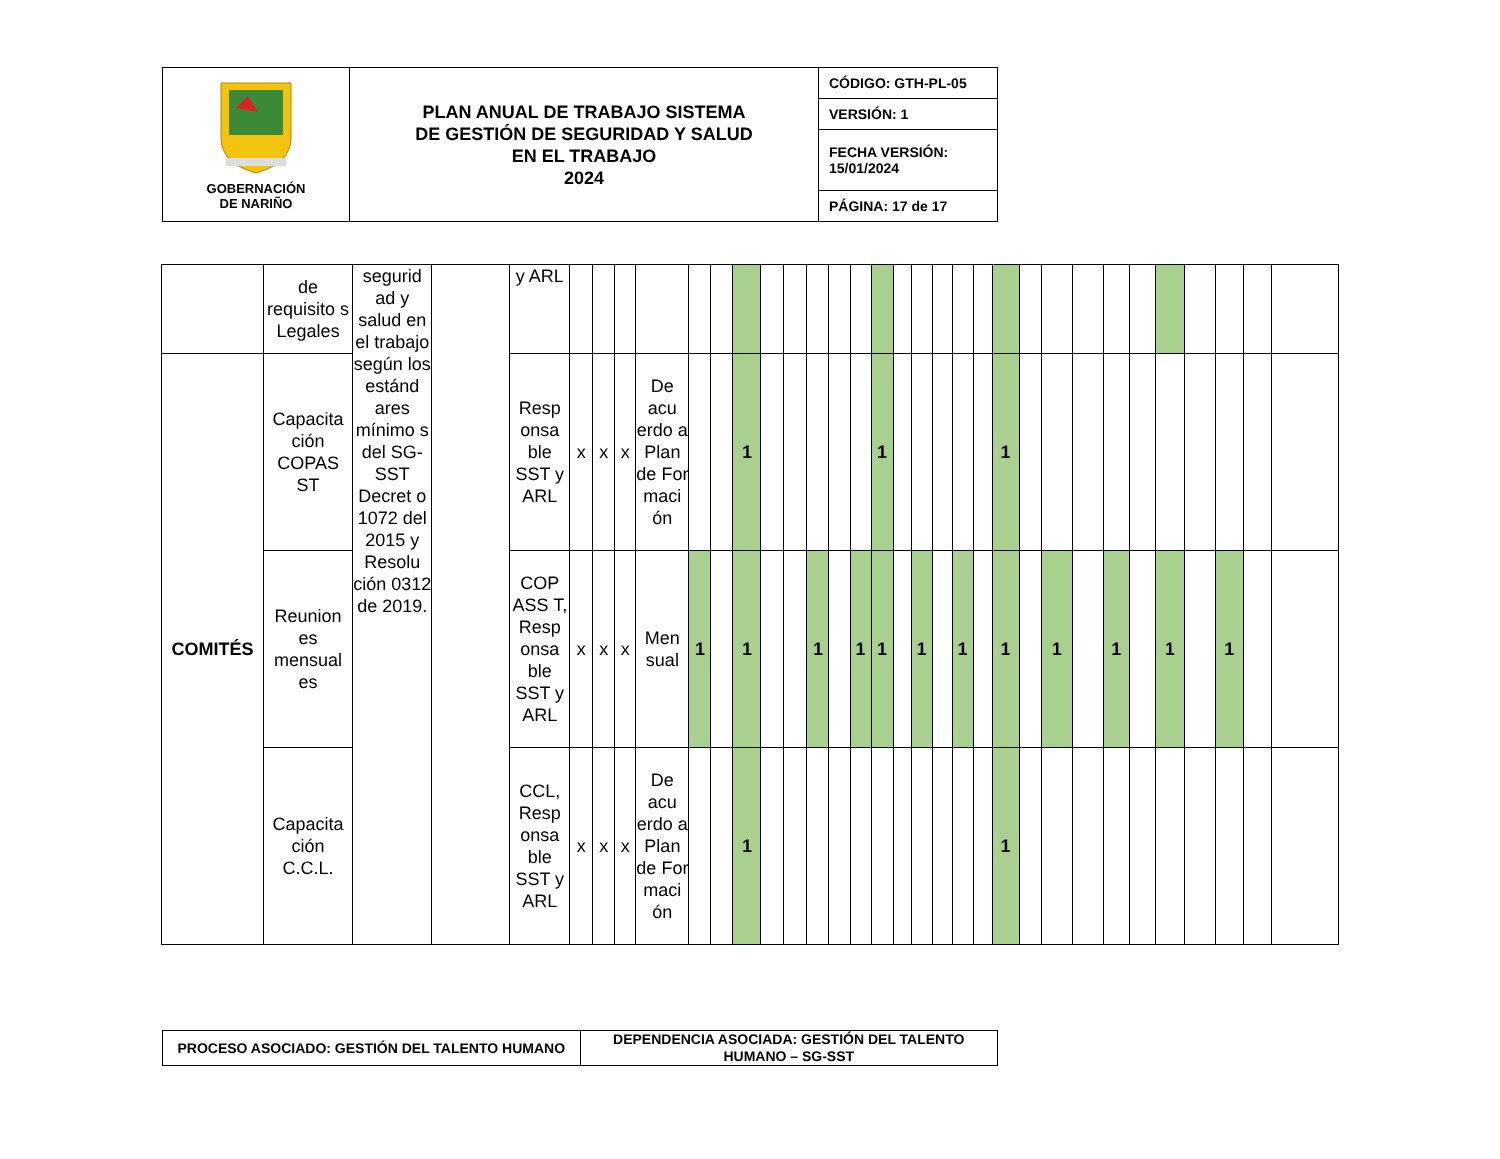| GOBERNACIÓN DE NARIÑO | PLAN ANUAL DE TRABAJO SISTEMA DE GESTIÓN DE SEGURIDAD Y SALUD EN EL TRABAJO 2024 | CÓDIGO: GTH-PL-05 |
| | | VERSIÓN: 1 |
| | | FECHA VERSIÓN: 15/01/2024 |
| | | PÁGINA: 17 de 17 |
| | de requisito s Legales | segurid ad y salud en el trabajo según los estánd ares mínimo s del SG-SST Decret o 1072 del 2015 y Resolu ción 0312 de 2019. | | y ARL | | | | | | | | | | | | | | | | | | | | | | | | | | | | | |
| COMITÉS | Capacita ción COPAS ST | | | Resp onsa ble SST y ARL | x | x | x | De acu erdo a Plan de For maci ón | | | 1 | | | | | | 1 | | | | | | 1 | | | | | | | | | | |
| | Reunion es mensual es | | | COP ASS T, Resp onsa ble SST y ARL | x | x | x | Men sual | 1 | | 1 | | | 1 | | 1 | 1 | | 1 | | 1 | | 1 | | 1 | | 1 | | 1 | | 1 | | |
| | Capacita ción C.C.L. | | | CCL, Resp onsa ble SST y ARL | x | x | x | De acu erdo a Plan de For maci ón | | | 1 | | | | | | | | | | | | 1 | | | | | | | | | | |
| PROCESO ASOCIADO: GESTIÓN DEL TALENTO HUMANO | DEPENDENCIA ASOCIADA: GESTIÓN DEL TALENTO HUMANO – SG-SST |